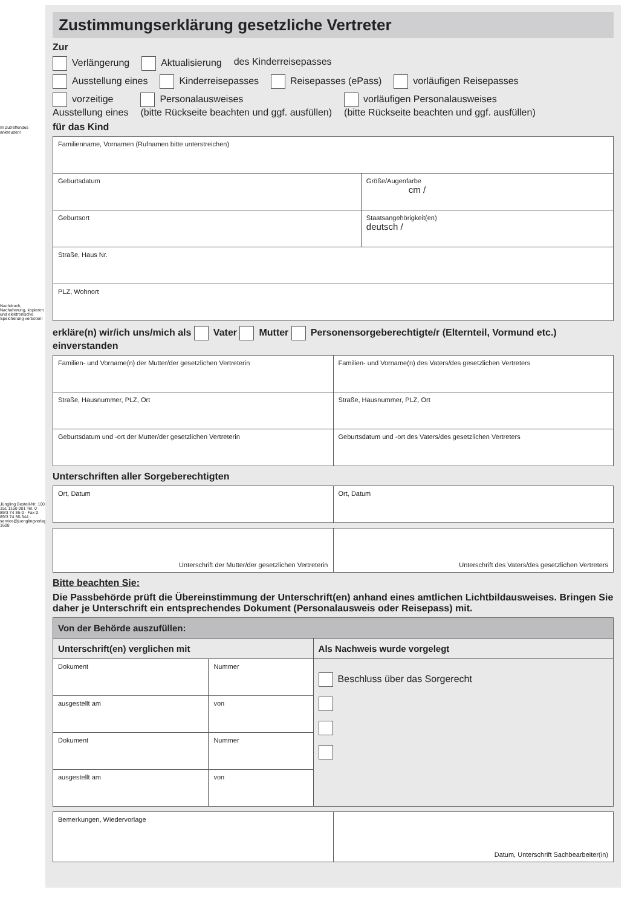☒ Zutreffendes ankreuzen!
Nachdruck, Nachahmung, kopieren und elektronische Speicherung verboten!
Jüngling Bestell-Nr. 100 151 1150 001 Tel. 0 89/3 74 36-0 · Fax 0 89/3 74 36-344 · service@juenglingverlag.de 1608
Zustimmungserklärung gesetzliche Vertreter
Zur
Verlängerung Aktualisierung des Kinderreisepasses
Ausstellung eines Kinderreisepasses Reisepasses (ePass) vorläufigen Reisepasses
vorzeitige
Ausstellung eines Personalausweises
(bitte Rückseite beachten und ggf. ausfüllen) vorläufigen Personalausweises
(bitte Rückseite beachten und ggf. ausfüllen)
für das Kind
| Familienname, Vornamen (Rufnamen bitte unterstreichen) | |
| Geburtsdatum | Größe/Augenfarbe cm / |
| Geburtsort | Staatsangehörigkeit(en) deutsch / |
| Straße, Haus Nr. | |
| PLZ, Wohnort | |
erkläre(n) wir/ich uns/mich als Vater Mutter Personensorgeberechtigte/r (Elternteil, Vormund etc.) einverstanden
| Familien- und Vorname(n) der Mutter/der gesetzlichen Vertreterin | Familien- und Vorname(n) des Vaters/des gesetzlichen Vertreters |
| Straße, Hausnummer, PLZ, Ort | Straße, Hausnummer, PLZ, Ort |
| Geburtsdatum und -ort der Mutter/der gesetzlichen Vertreterin | Geburtsdatum und -ort des Vaters/des gesetzlichen Vertreters |
Unterschriften aller Sorgeberechtigten
| Ort, Datum | Ort, Datum |
| Unterschrift der Mutter/der gesetzlichen Vertreterin | Unterschrift des Vaters/des gesetzlichen Vertreters |
Bitte beachten Sie:
Die Passbehörde prüft die Übereinstimmung der Unterschrift(en) anhand eines amtlichen Lichtbildausweises. Bringen Sie daher je Unterschrift ein entsprechendes Dokument (Personalausweis oder Reisepass) mit.
| Von der Behörde auszufüllen: | | |
| Unterschrift(en) verglichen mit | | Als Nachweis wurde vorgelegt |
| Dokument | Nummer | Beschluss über das Sorgerecht |
| ausgestellt am | von | |
| Dokument | Nummer | |
| ausgestellt am | von | |
| Bemerkungen, Wiedervorlage | Datum, Unterschrift Sachbearbeiter(in) |